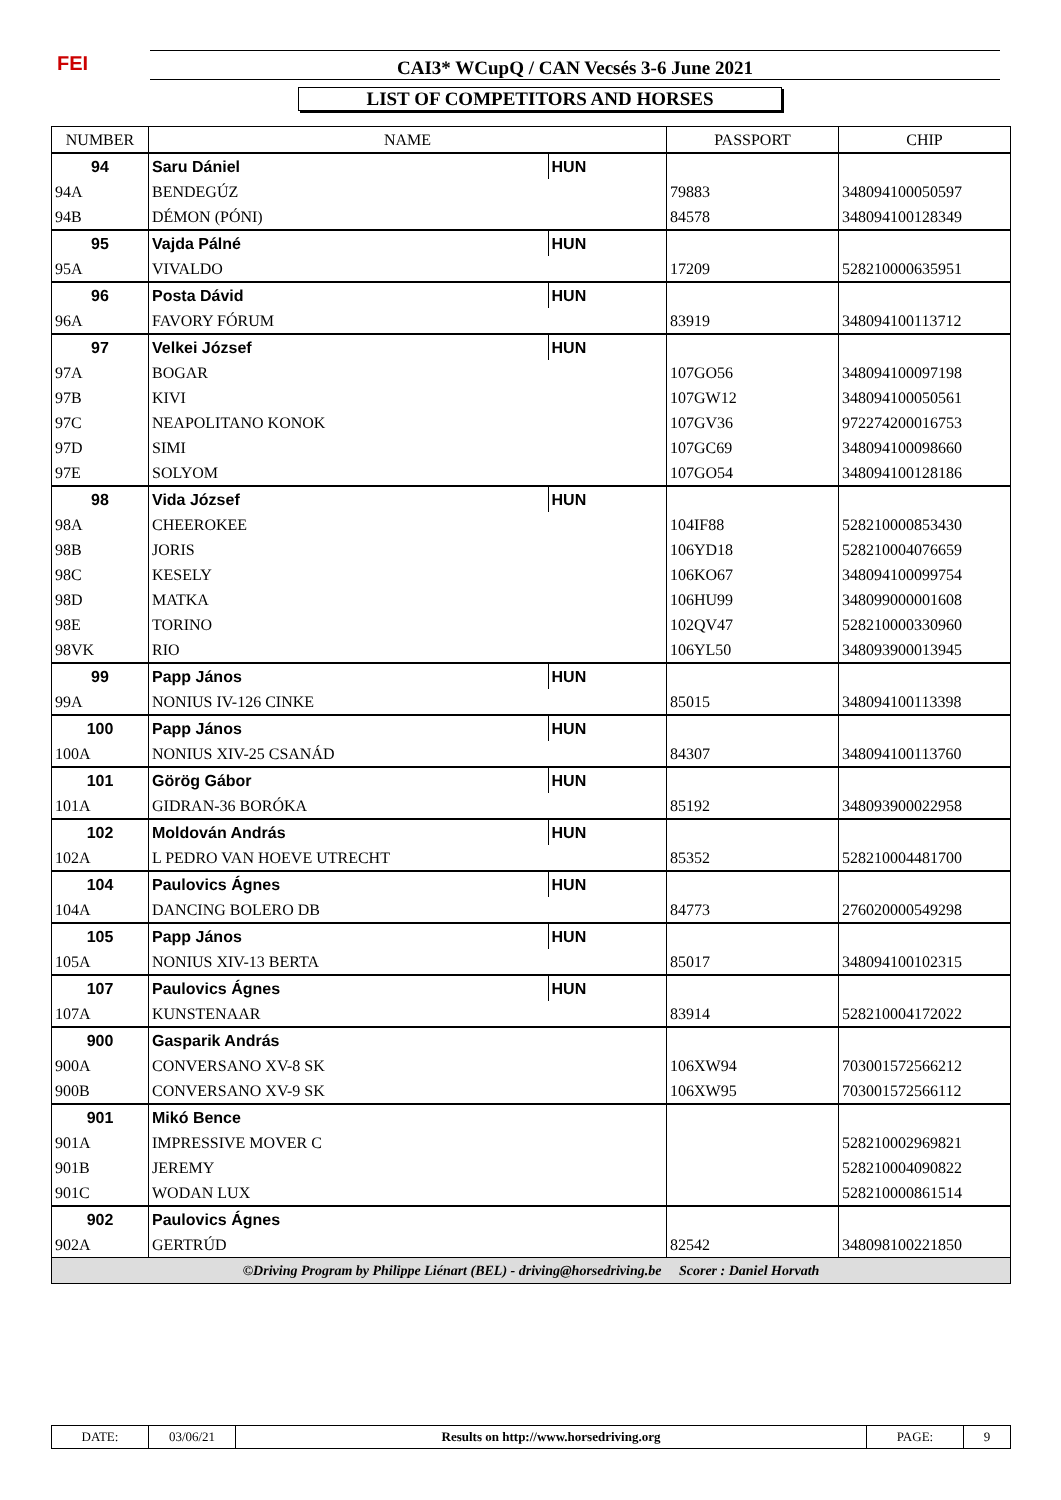FEI CAI3* WCupQ / CAN Vecsés 3-6 June 2021
LIST OF COMPETITORS AND HORSES
| NUMBER | NAME | | PASSPORT | CHIP |
| --- | --- | --- | --- | --- |
| 94 | Saru Dániel | HUN | | |
| 94A | BENDEGÚZ | | 79883 | 348094100050597 |
| 94B | DÉMON (PÓNI) | | 84578 | 348094100128349 |
| 95 | Vajda Pálné | HUN | | |
| 95A | VIVALDO | | 17209 | 528210000635951 |
| 96 | Posta Dávid | HUN | | |
| 96A | FAVORY FÓRUM | | 83919 | 348094100113712 |
| 97 | Velkei József | HUN | | |
| 97A | BOGAR | | 107GO56 | 348094100097198 |
| 97B | KIVI | | 107GW12 | 348094100050561 |
| 97C | NEAPOLITANO KONOK | | 107GV36 | 972274200016753 |
| 97D | SIMI | | 107GC69 | 348094100098660 |
| 97E | SOLYOM | | 107GO54 | 348094100128186 |
| 98 | Vida József | HUN | | |
| 98A | CHEEROKEE | | 104IF88 | 528210000853430 |
| 98B | JORIS | | 106YD18 | 528210004076659 |
| 98C | KESELY | | 106KO67 | 348094100099754 |
| 98D | MATKA | | 106HU99 | 348099000001608 |
| 98E | TORINO | | 102QV47 | 528210000330960 |
| 98VK | RIO | | 106YL50 | 348093900013945 |
| 99 | Papp János | HUN | | |
| 99A | NONIUS IV-126 CINKE | | 85015 | 348094100113398 |
| 100 | Papp János | HUN | | |
| 100A | NONIUS XIV-25 CSANÁD | | 84307 | 348094100113760 |
| 101 | Görög Gábor | HUN | | |
| 101A | GIDRAN-36 BORÓKA | | 85192 | 348093900022958 |
| 102 | Moldován András | HUN | | |
| 102A | L PEDRO VAN HOEVE UTRECHT | | 85352 | 528210004481700 |
| 104 | Paulovics Ágnes | HUN | | |
| 104A | DANCING BOLERO DB | | 84773 | 276020000549298 |
| 105 | Papp János | HUN | | |
| 105A | NONIUS XIV-13 BERTA | | 85017 | 348094100102315 |
| 107 | Paulovics Ágnes | HUN | | |
| 107A | KUNSTENAAR | | 83914 | 528210004172022 |
| 900 | Gasparik András | | | |
| 900A | CONVERSANO XV-8 SK | | 106XW94 | 703001572566212 |
| 900B | CONVERSANO XV-9 SK | | 106XW95 | 703001572566112 |
| 901 | Mikó Bence | | | |
| 901A | IMPRESSIVE MOVER C | | | 528210002969821 |
| 901B | JEREMY | | | 528210004090822 |
| 901C | WODAN LUX | | | 528210000861514 |
| 902 | Paulovics Ágnes | | | |
| 902A | GERTRÚD | | 82542 | 348098100221850 |
| ©Driving Program by Philippe Liénart (BEL) - driving@horsedriving.be Scorer : Daniel Horvath | | | | |
| DATE: | 03/06/21 | Results on http://www.horsedriving.org | PAGE: | 9 |